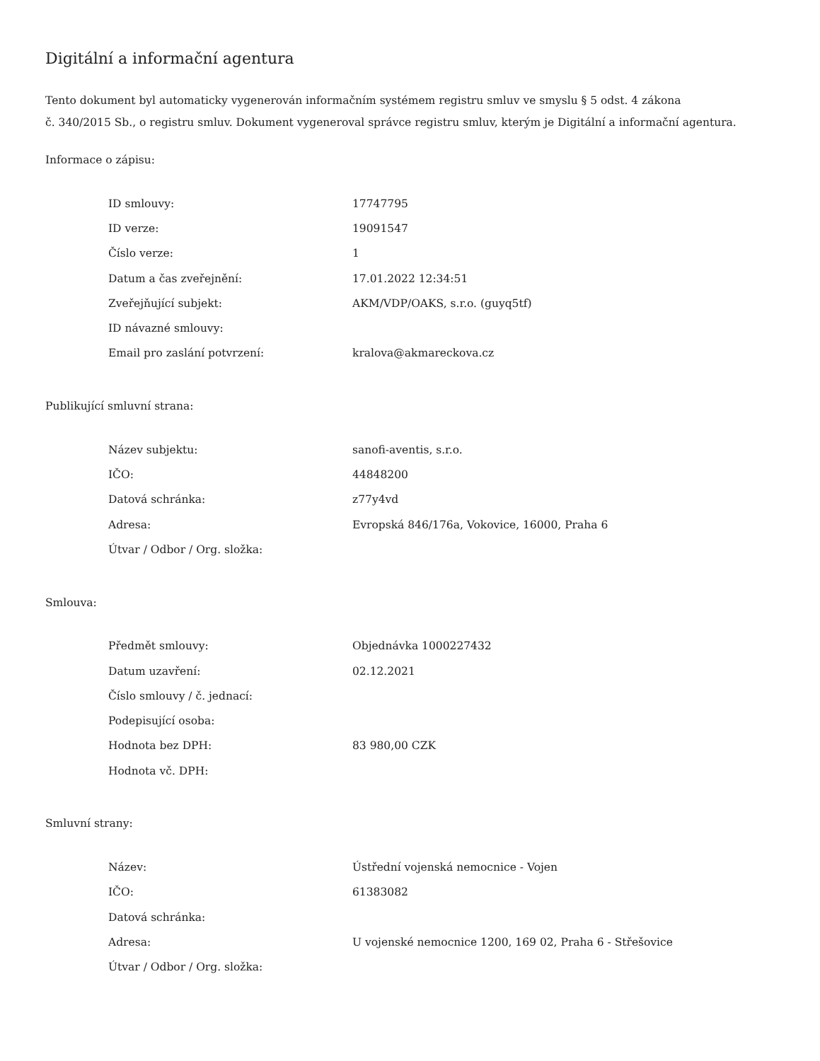Digitální a informační agentura
Tento dokument byl automaticky vygenerován informačním systémem registru smluv ve smyslu § 5 odst. 4 zákona
č. 340/2015 Sb., o registru smluv. Dokument vygeneroval správce registru smluv, kterým je Digitální a informační agentura.
Informace o zápisu:
| ID smlouvy: | 17747795 |
| ID verze: | 19091547 |
| Číslo verze: | 1 |
| Datum a čas zveřejnění: | 17.01.2022 12:34:51 |
| Zveřejňující subjekt: | AKM/VDP/OAKS, s.r.o. (guyq5tf) |
| ID návazné smlouvy: | |
| Email pro zaslání potvrzení: | kralova@akmareckova.cz |
Publikující smluvní strana:
| Název subjektu: | sanofi-aventis, s.r.o. |
| IČO: | 44848200 |
| Datová schránka: | z77y4vd |
| Adresa: | Evropská 846/176a, Vokovice, 16000, Praha 6 |
| Útvar / Odbor / Org. složka: | |
Smlouva:
| Předmět smlouvy: | Objednávka 1000227432 |
| Datum uzavření: | 02.12.2021 |
| Číslo smlouvy / č. jednací: | |
| Podepisující osoba: | |
| Hodnota bez DPH: | 83 980,00 CZK |
| Hodnota vč. DPH: | |
Smluvní strany:
| Název: | Ústřední vojenská nemocnice - Vojen |
| IČO: | 61383082 |
| Datová schránka: | |
| Adresa: | U vojenské nemocnice 1200, 169 02, Praha 6 - Střešovice |
| Útvar / Odbor / Org. složka: | |